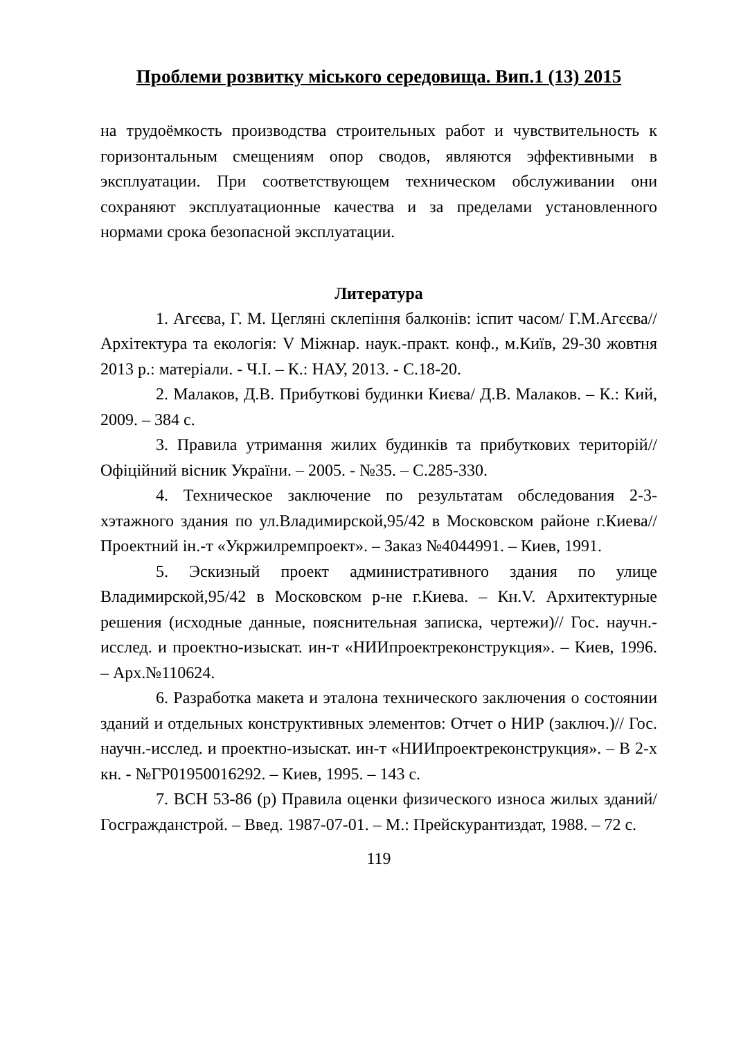Проблеми розвитку міського середовища. Вип.1 (13) 2015
на трудоёмкость производства строительных работ и чувствительность к горизонтальным смещениям опор сводов, являются эффективными в эксплуатации. При соответствующем техническом обслуживании они сохраняют эксплуатационные качества и за пределами установленного нормами срока безопасной эксплуатации.
Литература
1. Агєєва, Г. М. Цегляні склепіння балконів: іспит часом/ Г.М.Агєєва// Архітектура та екологія: V Міжнар. наук.-практ. конф., м.Київ, 29-30 жовтня 2013 р.: матеріали. - Ч.І. – К.: НАУ, 2013. - С.18-20.
2. Малаков, Д.В. Прибуткові будинки Києва/ Д.В. Малаков. – К.: Кий, 2009. – 384 с.
3. Правила утримання жилих будинків та прибуткових територій// Офіційний вісник України. – 2005. - №35. – С.285-330.
4. Техническое заключение по результатам обследования 2-3-хэтажного здания по ул.Владимирской,95/42 в Московском районе г.Киева// Проектний ін.-т «Укржилремпроект». – Заказ №4044991. – Киев, 1991.
5. Эскизный проект административного здания по улице Владимирской,95/42 в Московском р-не г.Киева. – Кн.V. Архитектурные решения (исходные данные, пояснительная записка, чертежи)// Гос. научн.-исслед. и проектно-изыскат. ин-т «НИИпроектреконструкция». – Киев, 1996. – Арх.№110624.
6. Разработка макета и эталона технического заключения о состоянии зданий и отдельных конструктивных элементов: Отчет о НИР (заключ.)// Гос. научн.-исслед. и проектно-изыскат. ин-т «НИИпроектреконструкция». – В 2-х кн. - №ГР01950016292. – Киев, 1995. – 143 с.
7. ВСН 53-86 (р) Правила оценки физического износа жилых зданий/ Госгражданстрой. – Введ. 1987-07-01. – М.: Прейскурантиздат, 1988. – 72 с.
119